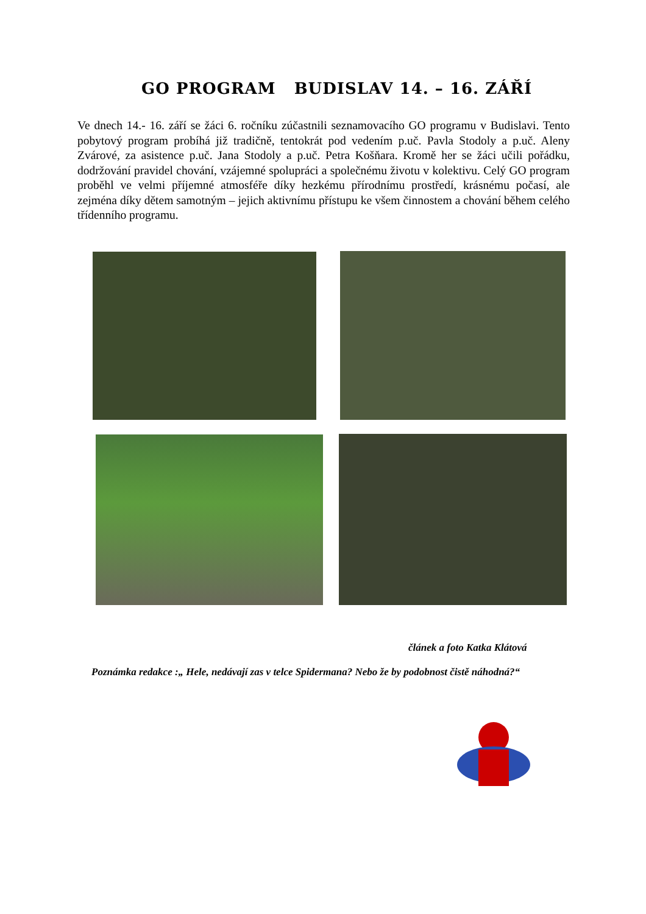GO PROGRAM BUDISLAV 14. – 16. ZÁŘÍ
Ve dnech 14.- 16. září se žáci 6. ročníku zúčastnili seznamovacího GO programu v Budislavi. Tento pobytový program probíhá již tradičně, tentokrát pod vedením p.uč. Pavla Stodoly a p.uč. Aleny Zvárové, za asistence p.uč. Jana Stodoly a p.uč. Petra Košňara. Kromě her se žáci učili pořádku, dodržování pravidel chování, vzájemné spolupráci a společnému životu v kolektivu. Celý GO program proběhl ve velmi příjemné atmosféře díky hezkému přírodnímu prostředí, krásnému počasí, ale zejména díky dětem samotným – jejich aktivnímu přístupu ke všem činnostem a chování během celého třídenního programu.
článek a foto Katka Klátová
Poznámka redakce :„ Hele, nedávají zas v telce Spidermana? Nebo že by podobnost čistě náhodná?“